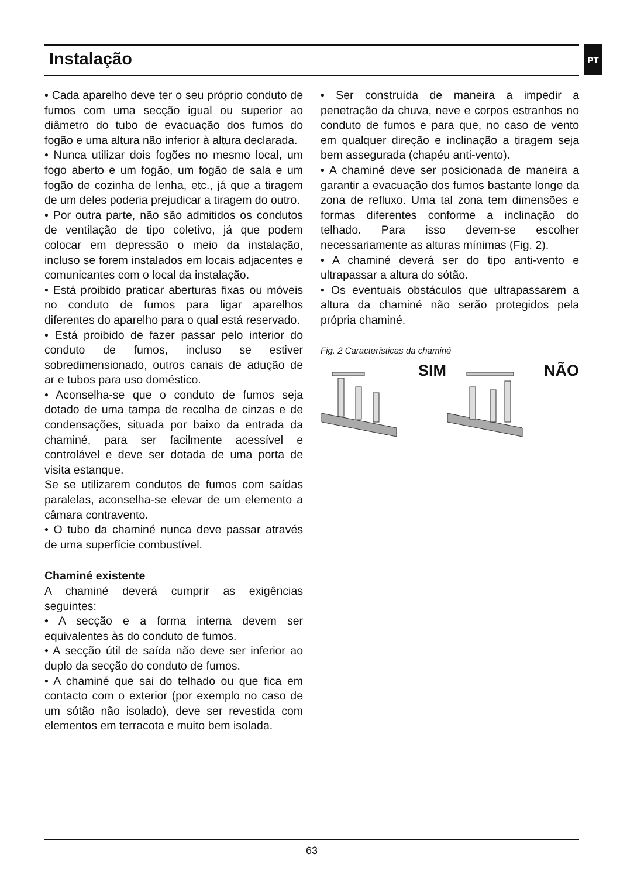Instalação PT
• Cada aparelho deve ter o seu próprio conduto de fumos com uma secção igual ou superior ao diâmetro do tubo de evacuação dos fumos do fogão e uma altura não inferior à altura declarada.
• Nunca utilizar dois fogões no mesmo local, um fogo aberto e um fogão, um fogão de sala e um fogão de cozinha de lenha, etc., já que a tiragem de um deles poderia prejudicar a tiragem do outro.
• Por outra parte, não são admitidos os condutos de ventilação de tipo coletivo, já que podem colocar em depressão o meio da instalação, incluso se forem instalados em locais adjacentes e comunicantes com o local da instalação.
• Está proibido praticar aberturas fixas ou móveis no conduto de fumos para ligar aparelhos diferentes do aparelho para o qual está reservado.
• Está proibido de fazer passar pelo interior do conduto de fumos, incluso se estiver sobredimensionado, outros canais de adução de ar e tubos para uso doméstico.
• Aconselha-se que o conduto de fumos seja dotado de uma tampa de recolha de cinzas e de condensações, situada por baixo da entrada da chaminé, para ser facilmente acessível e controlável e deve ser dotada de uma porta de visita estanque.
Se se utilizarem condutos de fumos com saídas paralelas, aconselha-se elevar de um elemento a câmara contravento.
• O tubo da chaminé nunca deve passar através de uma superfície combustível.
Chaminé existente
A chaminé deverá cumprir as exigências seguintes:
• A secção e a forma interna devem ser equivalentes às do conduto de fumos.
• A secção útil de saída não deve ser inferior ao duplo da secção do conduto de fumos.
• A chaminé que sai do telhado ou que fica em contacto com o exterior (por exemplo no caso de um sótão não isolado), deve ser revestida com elementos em terracota e muito bem isolada.
• Ser construída de maneira a impedir a penetração da chuva, neve e corpos estranhos no conduto de fumos e para que, no caso de vento em qualquer direção e inclinação a tiragem seja bem assegurada (chapéu anti-vento).
• A chaminé deve ser posicionada de maneira a garantir a evacuação dos fumos bastante longe da zona de refluxo. Uma tal zona tem dimensões e formas diferentes conforme a inclinação do telhado. Para isso devem-se escolher necessariamente as alturas mínimas (Fig. 2).
• A chaminé deverá ser do tipo anti-vento e ultrapassar a altura do sótão.
• Os eventuais obstáculos que ultrapassarem a altura da chaminé não serão protegidos pela própria chaminé.
Fig. 2 Características da chaminé
SIM NÃO
63